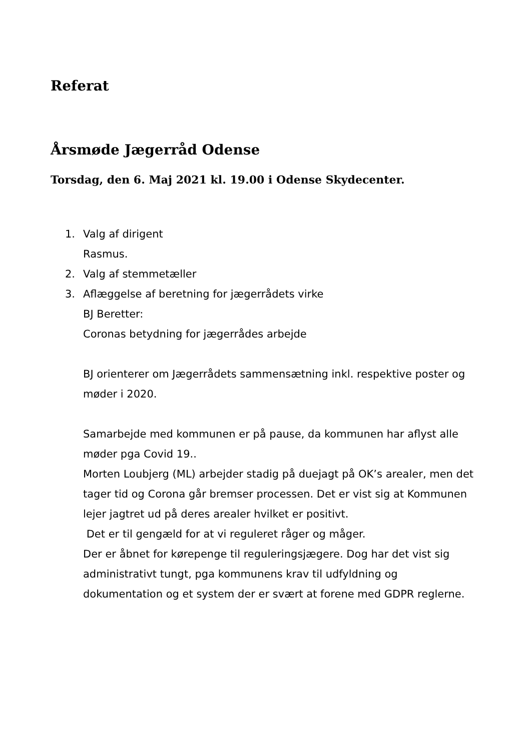Referat
Årsmøde Jægerråd Odense
Torsdag, den 6. Maj 2021 kl. 19.00 i Odense Skydecenter.
1. Valg af dirigent
Rasmus.
2. Valg af stemmetæller
3. Aflæggelse af beretning for jægerrådets virke
BJ Beretter:
Coronas betydning for jægerrådes arbejde
BJ orienterer om Jægerrådets sammensætning inkl. respektive poster og møder i 2020.
Samarbejde med kommunen er på pause, da kommunen har aflyst alle møder pga Covid 19..
Morten Loubjerg (ML) arbejder stadig på duejagt på OK’s arealer, men det tager tid og Corona går bremser processen. Det er vist sig at Kommunen lejer jagtret ud på deres arealer hvilket er positivt.
Det er til gengæld for at vi reguleret råger og måger.
Der er åbnet for kørepenge til reguleringsjægere. Dog har det vist sig administrativt tungt, pga kommunens krav til udfyldning og dokumentation og et system der er svært at forene med GDPR reglerne.